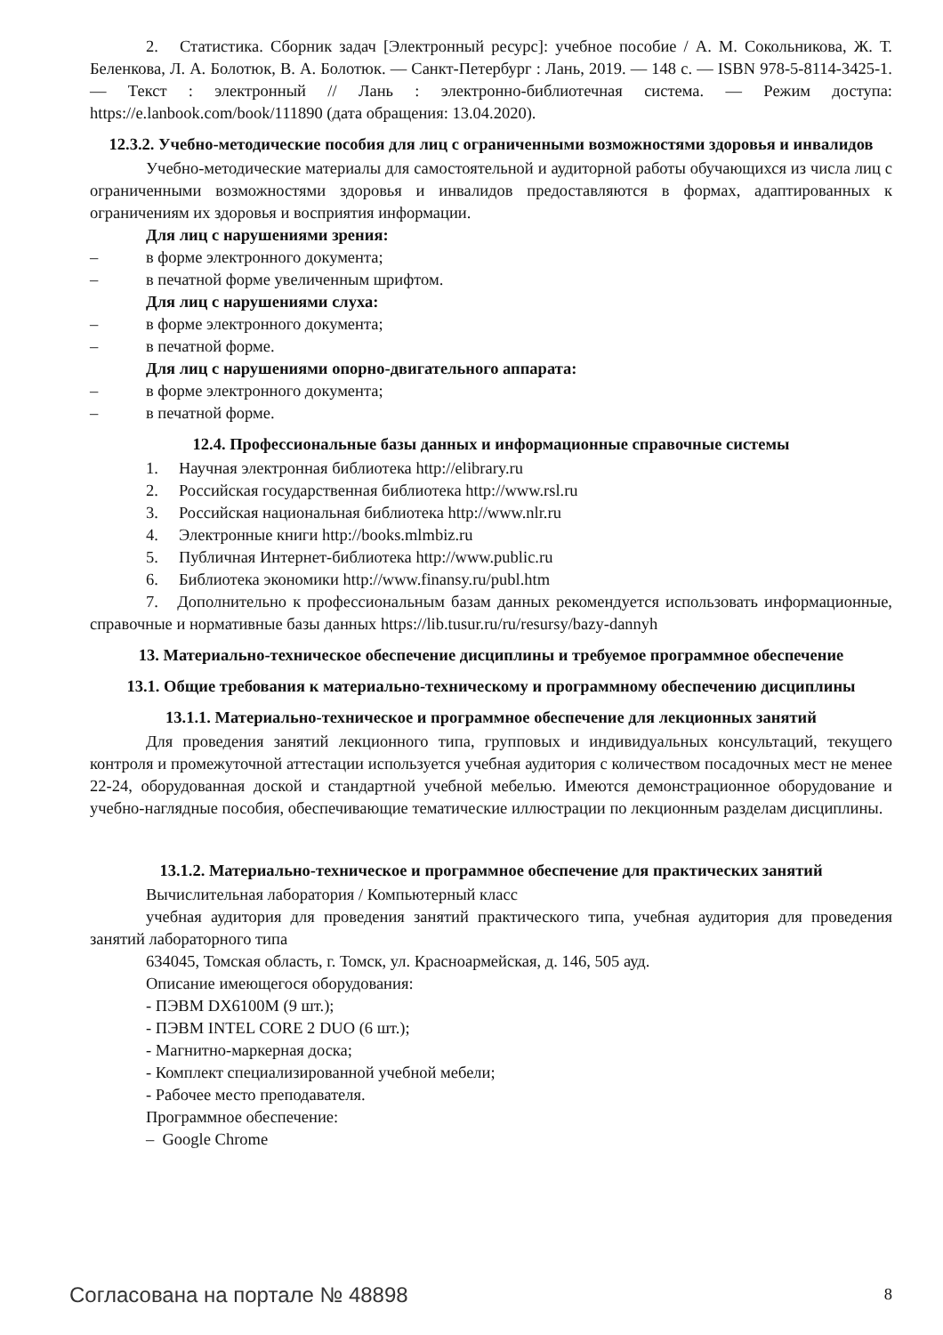2. Статистика. Сборник задач [Электронный ресурс]: учебное пособие / А. М. Сокольникова, Ж. Т. Беленкова, Л. А. Болотюк, В. А. Болотюк. — Санкт-Петербург : Лань, 2019. — 148 с. — ISBN 978-5-8114-3425-1. — Текст : электронный // Лань : электронно-библиотечная система. — Режим доступа: https://e.lanbook.com/book/111890 (дата обращения: 13.04.2020).
12.3.2. Учебно-методические пособия для лиц с ограниченными возможностями здоровья и инвалидов
Учебно-методические материалы для самостоятельной и аудиторной работы обучающихся из числа лиц с ограниченными возможностями здоровья и инвалидов предоставляются в формах, адаптированных к ограничениям их здоровья и восприятия информации.
Для лиц с нарушениями зрения:
– в форме электронного документа;
– в печатной форме увеличенным шрифтом.
Для лиц с нарушениями слуха:
– в форме электронного документа;
– в печатной форме.
Для лиц с нарушениями опорно-двигательного аппарата:
– в форме электронного документа;
– в печатной форме.
12.4. Профессиональные базы данных и информационные справочные системы
1. Научная электронная библиотека http://elibrary.ru
2. Российская государственная библиотека http://www.rsl.ru
3. Российская национальная библиотека http://www.nlr.ru
4. Электронные книги http://books.mlmbiz.ru
5. Публичная Интернет-библиотека http://www.public.ru
6. Библиотека экономики http://www.finansy.ru/publ.htm
7. Дополнительно к профессиональным базам данных рекомендуется использовать информационные, справочные и нормативные базы данных https://lib.tusur.ru/ru/resursy/bazy-dannyh
13. Материально-техническое обеспечение дисциплины и требуемое программное обеспечение
13.1. Общие требования к материально-техническому и программному обеспечению дисциплины
13.1.1. Материально-техническое и программное обеспечение для лекционных занятий
Для проведения занятий лекционного типа, групповых и индивидуальных консультаций, текущего контроля и промежуточной аттестации используется учебная аудитория с количеством посадочных мест не менее 22-24, оборудованная доской и стандартной учебной мебелью. Имеются демонстрационное оборудование и учебно-наглядные пособия, обеспечивающие тематические иллюстрации по лекционным разделам дисциплины.
13.1.2. Материально-техническое и программное обеспечение для практических занятий
Вычислительная лаборатория / Компьютерный класс
учебная аудитория для проведения занятий практического типа, учебная аудитория для проведения занятий лабораторного типа
634045, Томская область, г. Томск, ул. Красноармейская, д. 146, 505 ауд.
Описание имеющегося оборудования:
- ПЭВМ DX6100M (9 шт.);
- ПЭВМ INTEL CORE 2 DUO (6 шт.);
- Магнитно-маркерная доска;
- Комплект специализированной учебной мебели;
- Рабочее место преподавателя.
Программное обеспечение:
– Google Chrome
Согласована на портале № 48898 8